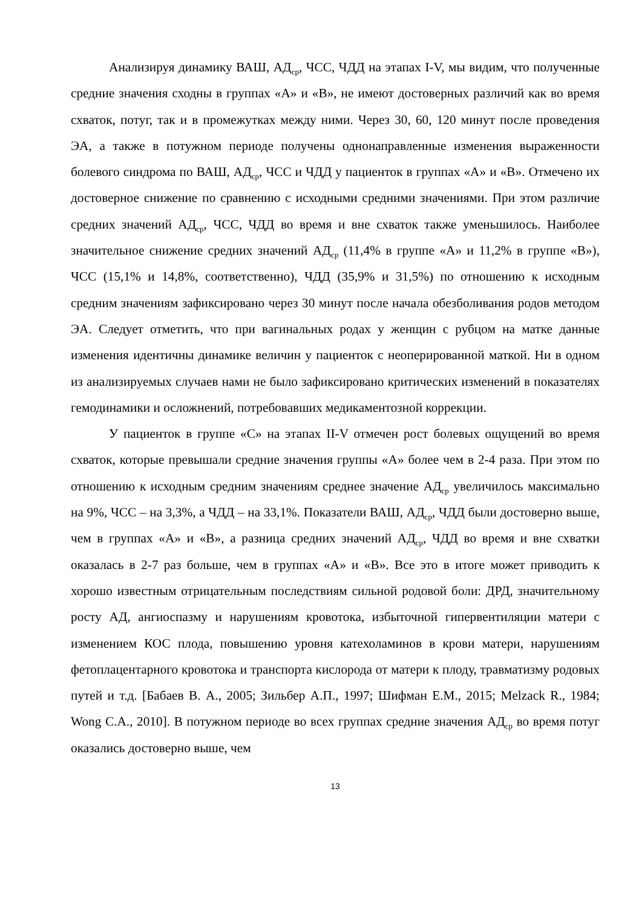Анализируя динамику ВАШ, АД<sub>ср</sub>, ЧСС, ЧДД на этапах I-V, мы видим, что полученные средние значения сходны в группах «А» и «В», не имеют достоверных различий как во время схваток, потуг, так и в промежутках между ними. Через 30, 60, 120 минут после проведения ЭА, а также в потужном периоде получены однонаправленные изменения выраженности болевого синдрома по ВАШ, АД<sub>ср</sub>, ЧСС и ЧДД у пациенток в группах «А» и «В». Отмечено их достоверное снижение по сравнению с исходными средними значениями. При этом различие средних значений АД<sub>ср</sub>, ЧСС, ЧДД во время и вне схваток также уменьшилось. Наиболее значительное снижение средних значений АД<sub>ср</sub> (11,4% в группе «А» и 11,2% в группе «В»), ЧСС (15,1% и 14,8%, соответственно), ЧДД (35,9% и 31,5%) по отношению к исходным средним значениям зафиксировано через 30 минут после начала обезболивания родов методом ЭА. Следует отметить, что при вагинальных родах у женщин с рубцом на матке данные изменения идентичны динамике величин у пациенток с неоперированной маткой. Ни в одном из анализируемых случаев нами не было зафиксировано критических изменений в показателях гемодинамики и осложнений, потребовавших медикаментозной коррекции.
У пациенток в группе «С» на этапах II-V отмечен рост болевых ощущений во время схваток, которые превышали средние значения группы «А» более чем в 2-4 раза. При этом по отношению к исходным средним значениям среднее значение АД<sub>ср</sub> увеличилось максимально на 9%, ЧСС – на 3,3%, а ЧДД – на 33,1%. Показатели ВАШ, АД<sub>ср</sub>, ЧДД были достоверно выше, чем в группах «А» и «В», а разница средних значений АД<sub>ср</sub>, ЧДД во время и вне схватки оказалась в 2-7 раз больше, чем в группах «А» и «В». Все это в итоге может приводить к хорошо известным отрицательным последствиям сильной родовой боли: ДРД, значительному росту АД, ангиоспазму и нарушениям кровотока, избыточной гипервентиляции матери с изменением КОС плода, повышению уровня катехоламинов в крови матери, нарушениям фетоплацентарного кровотока и транспорта кислорода от матери к плоду, травматизму родовых путей и т.д. [Бабаев В. А., 2005; Зильбер А.П., 1997; Шифман Е.М., 2015; Melzack R., 1984; Wong C.A., 2010]. В потужном периоде во всех группах средние значения АД<sub>ср</sub> во время потуг оказались достоверно выше, чем
13